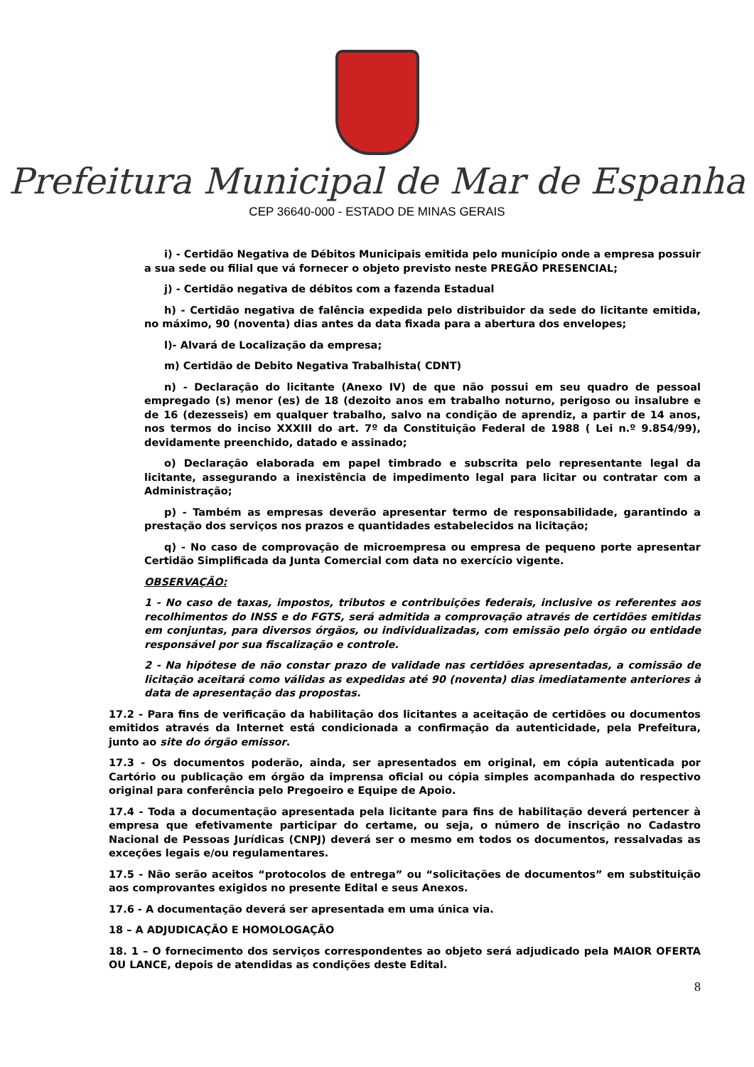Prefeitura Municipal de Mar de Espanha
CEP 36640-000 - ESTADO DE MINAS GERAIS
i) - Certidão Negativa de Débitos Municipais emitida pelo município onde a empresa possuir a sua sede ou filial que vá fornecer o objeto previsto neste PREGÃO PRESENCIAL;
j) - Certidão negativa de débitos com a fazenda Estadual
h) - Certidão negativa de falência expedida pelo distribuidor da sede do licitante emitida, no máximo, 90 (noventa) dias antes da data fixada para a abertura dos envelopes;
l)- Alvará de Localização da empresa;
m) Certidão de Debito Negativa Trabalhista( CDNT)
n) - Declaração do licitante (Anexo IV) de que não possui em seu quadro de pessoal empregado (s) menor (es) de 18 (dezoito anos em trabalho noturno, perigoso ou insalubre e de 16 (dezesseis) em qualquer trabalho, salvo na condição de aprendiz, a partir de 14 anos, nos termos do inciso XXXIII do art. 7º da Constituição Federal de 1988 ( Lei n.º 9.854/99), devidamente preenchido, datado e assinado;
o) Declaração elaborada em papel timbrado e subscrita pelo representante legal da licitante, assegurando a inexistência de impedimento legal para licitar ou contratar com a Administração;
p) - Também as empresas deverão apresentar termo de responsabilidade, garantindo a prestação dos serviços nos prazos e quantidades estabelecidos na licitação;
q) - No caso de comprovação de microempresa ou empresa de pequeno porte apresentar Certidão Simplificada da Junta Comercial com data no exercício vigente.
OBSERVAÇÃO:
1 - No caso de taxas, impostos, tributos e contribuições federais, inclusive os referentes aos recolhimentos do INSS e do FGTS, será admitida a comprovação através de certidões emitidas em conjuntas, para diversos órgãos, ou individualizadas, com emissão pelo órgão ou entidade responsável por sua fiscalização e controle.
2 - Na hipótese de não constar prazo de validade nas certidões apresentadas, a comissão de licitação aceitará como válidas as expedidas até 90 (noventa) dias imediatamente anteriores à data de apresentação das propostas.
17.2 - Para fins de verificação da habilitação dos licitantes a aceitação de certidões ou documentos emitidos através da Internet está condicionada a confirmação da autenticidade, pela Prefeitura, junto ao site do órgão emissor.
17.3 - Os documentos poderão, ainda, ser apresentados em original, em cópia autenticada por Cartório ou publicação em órgão da imprensa oficial ou cópia simples acompanhada do respectivo original para conferência pelo Pregoeiro e Equipe de Apoio.
17.4 - Toda a documentação apresentada pela licitante para fins de habilitação deverá pertencer à empresa que efetivamente participar do certame, ou seja, o número de inscrição no Cadastro Nacional de Pessoas Jurídicas (CNPJ) deverá ser o mesmo em todos os documentos, ressalvadas as exceções legais e/ou regulamentares.
17.5 - Não serão aceitos “protocolos de entrega” ou “solicitações de documentos” em substituição aos comprovantes exigidos no presente Edital e seus Anexos.
17.6 - A documentação deverá ser apresentada em uma única via.
18 – A ADJUDICAÇÃO E HOMOLOGAÇÃO
18. 1 – O fornecimento dos serviços correspondentes ao objeto será adjudicado pela MAIOR OFERTA OU LANCE, depois de atendidas as condições deste Edital.
8